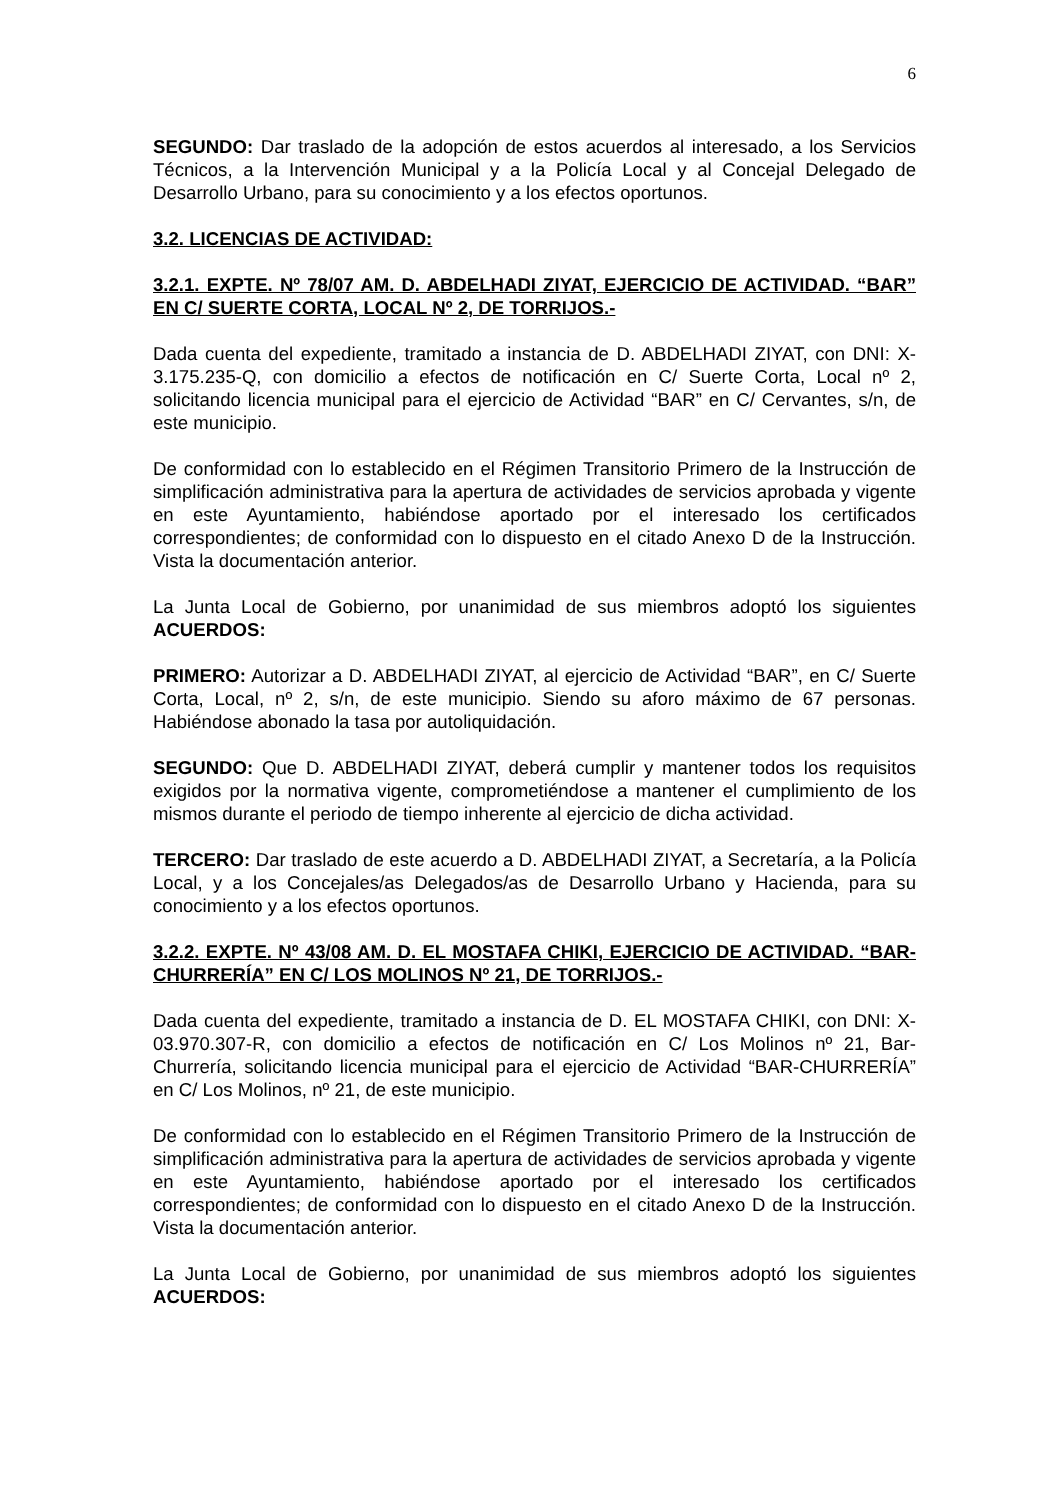6
SEGUNDO: Dar traslado de la adopción de estos acuerdos al interesado, a los Servicios Técnicos, a la Intervención Municipal y a la Policía Local y al Concejal Delegado de Desarrollo Urbano, para su conocimiento y a los efectos oportunos.
3.2. LICENCIAS DE ACTIVIDAD:
3.2.1. EXPTE. Nº 78/07 AM. D. ABDELHADI ZIYAT, EJERCICIO DE ACTIVIDAD. “BAR” EN C/ SUERTE CORTA, LOCAL Nº 2, DE TORRIJOS.-
Dada cuenta del expediente, tramitado a instancia de D. ABDELHADI ZIYAT, con DNI: X-3.175.235-Q, con domicilio a efectos de notificación en C/ Suerte Corta, Local nº 2, solicitando licencia municipal para el ejercicio de Actividad “BAR” en C/ Cervantes, s/n, de este municipio.
De conformidad con lo establecido en el Régimen Transitorio Primero de la Instrucción de simplificación administrativa para la apertura de actividades de servicios aprobada y vigente en este Ayuntamiento, habiéndose aportado por el interesado los certificados correspondientes; de conformidad con lo dispuesto en el citado Anexo D de la Instrucción. Vista la documentación anterior.
La Junta Local de Gobierno, por unanimidad de sus miembros adoptó los siguientes ACUERDOS:
PRIMERO: Autorizar a D. ABDELHADI ZIYAT, al ejercicio de Actividad “BAR”, en C/ Suerte Corta, Local, nº 2, s/n, de este municipio. Siendo su aforo máximo de 67 personas. Habiéndose abonado la tasa por autoliquidación.
SEGUNDO: Que D. ABDELHADI ZIYAT, deberá cumplir y mantener todos los requisitos exigidos por la normativa vigente, comprometiéndose a mantener el cumplimiento de los mismos durante el periodo de tiempo inherente al ejercicio de dicha actividad.
TERCERO: Dar traslado de este acuerdo a D. ABDELHADI ZIYAT, a Secretaría, a la Policía Local, y a los Concejales/as Delegados/as de Desarrollo Urbano y Hacienda, para su conocimiento y a los efectos oportunos.
3.2.2. EXPTE. Nº 43/08 AM. D. EL MOSTAFA CHIKI, EJERCICIO DE ACTIVIDAD. “BAR-CHURRERÍA” EN C/ LOS MOLINOS Nº 21, DE TORRIJOS.-
Dada cuenta del expediente, tramitado a instancia de D. EL MOSTAFA CHIKI, con DNI: X-03.970.307-R, con domicilio a efectos de notificación en C/ Los Molinos nº 21, Bar-Churrería, solicitando licencia municipal para el ejercicio de Actividad “BAR-CHURRERÍA” en C/ Los Molinos, nº 21, de este municipio.
De conformidad con lo establecido en el Régimen Transitorio Primero de la Instrucción de simplificación administrativa para la apertura de actividades de servicios aprobada y vigente en este Ayuntamiento, habiéndose aportado por el interesado los certificados correspondientes; de conformidad con lo dispuesto en el citado Anexo D de la Instrucción. Vista la documentación anterior.
La Junta Local de Gobierno, por unanimidad de sus miembros adoptó los siguientes ACUERDOS: